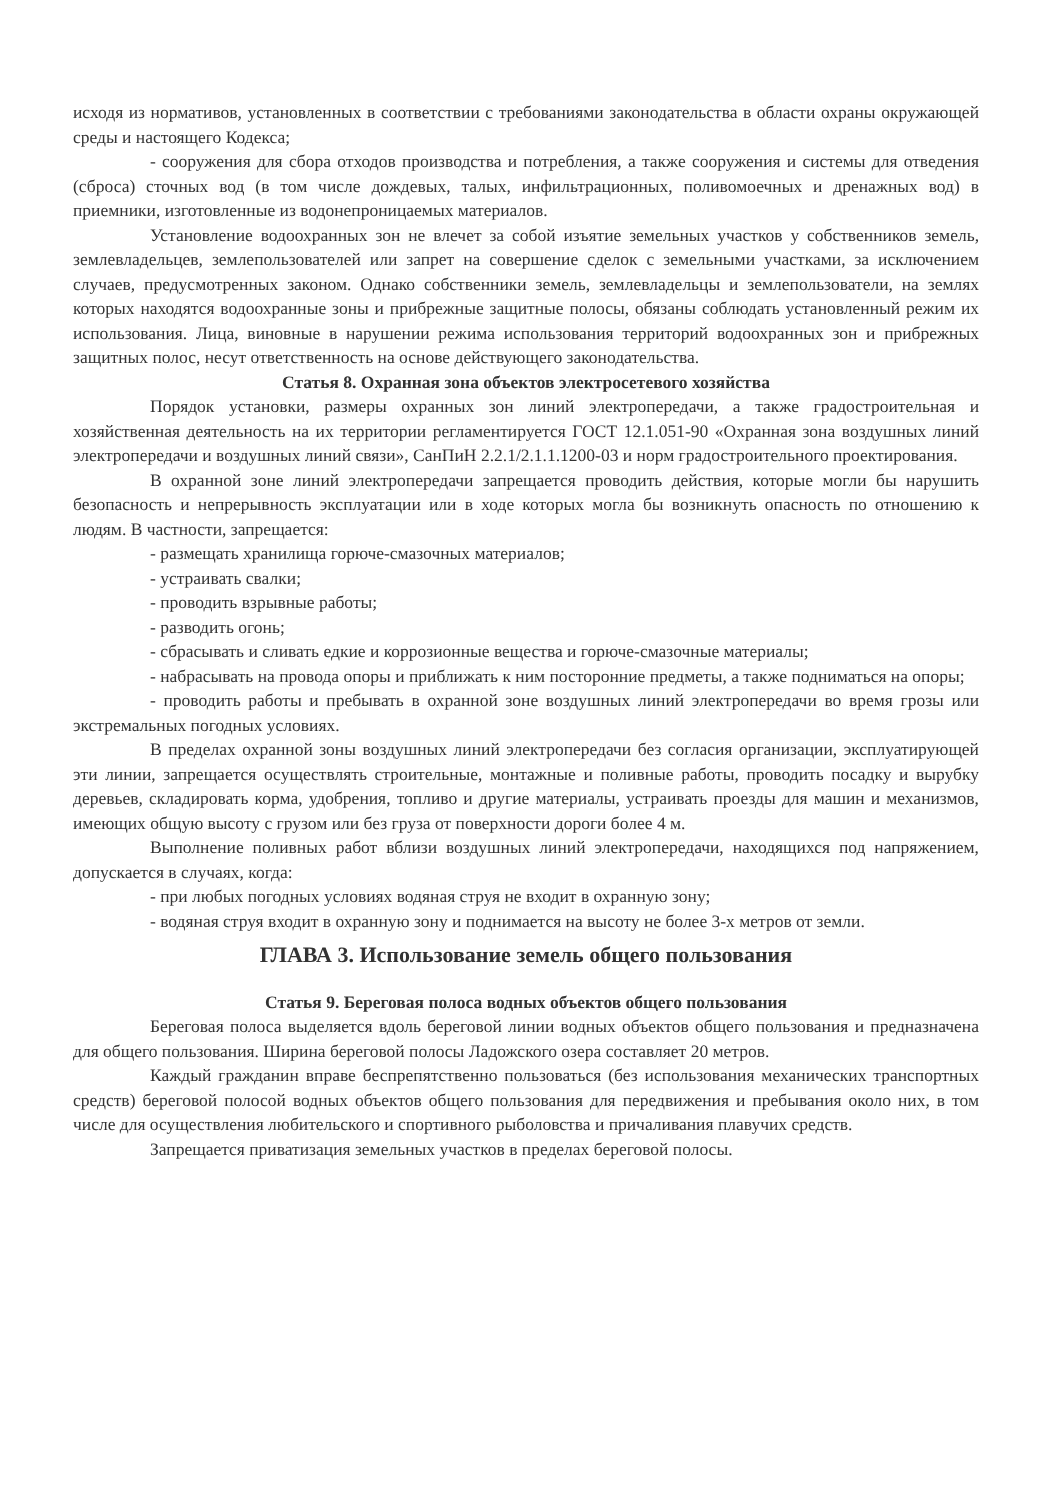исходя из нормативов, установленных в соответствии с требованиями законодательства в области охраны окружающей среды и настоящего Кодекса;
- сооружения для сбора отходов производства и потребления, а также сооружения и системы для отведения (сброса) сточных вод (в том числе дождевых, талых, инфильтрационных, поливомоечных и дренажных вод) в приемники, изготовленные из водонепроницаемых материалов.
Установление водоохранных зон не влечет за собой изъятие земельных участков у собственников земель, землевладельцев, землепользователей или запрет на совершение сделок с земельными участками, за исключением случаев, предусмотренных законом. Однако собственники земель, землевладельцы и землепользователи, на землях которых находятся водоохранные зоны и прибрежные защитные полосы, обязаны соблюдать установленный режим их использования. Лица, виновные в нарушении режима использования территорий водоохранных зон и прибрежных защитных полос, несут ответственность на основе действующего законодательства.
Статья 8. Охранная зона объектов электросетевого хозяйства
Порядок установки, размеры охранных зон линий электропередачи, а также градостроительная и хозяйственная деятельность на их территории регламентируется ГОСТ 12.1.051-90 «Охранная зона воздушных линий электропередачи и воздушных линий связи», СанПиН 2.2.1/2.1.1.1200-03 и норм градостроительного проектирования.
В охранной зоне линий электропередачи запрещается проводить действия, которые могли бы нарушить безопасность и непрерывность эксплуатации или в ходе которых могла бы возникнуть опасность по отношению к людям. В частности, запрещается:
- размещать хранилища горюче-смазочных материалов;
- устраивать свалки;
- проводить взрывные работы;
- разводить огонь;
- сбрасывать и сливать едкие и коррозионные вещества и горюче-смазочные материалы;
- набрасывать на провода опоры и приближать к ним посторонние предметы, а также подниматься на опоры;
- проводить работы и пребывать в охранной зоне воздушных линий электропередачи во время грозы или экстремальных погодных условиях.
В пределах охранной зоны воздушных линий электропередачи без согласия организации, эксплуатирующей эти линии, запрещается осуществлять строительные, монтажные и поливные работы, проводить посадку и вырубку деревьев, складировать корма, удобрения, топливо и другие материалы, устраивать проезды для машин и механизмов, имеющих общую высоту с грузом или без груза от поверхности дороги более 4 м.
Выполнение поливных работ вблизи воздушных линий электропередачи, находящихся под напряжением, допускается в случаях, когда:
- при любых погодных условиях водяная струя не входит в охранную зону;
- водяная струя входит в охранную зону и поднимается на высоту не более 3-х метров от земли.
ГЛАВА 3. Использование земель общего пользования
Статья 9. Береговая полоса водных объектов общего пользования
Береговая полоса выделяется вдоль береговой линии водных объектов общего пользования и предназначена для общего пользования. Ширина береговой полосы Ладожского озера составляет 20 метров.
Каждый гражданин вправе беспрепятственно пользоваться (без использования механических транспортных средств) береговой полосой водных объектов общего пользования для передвижения и пребывания около них, в том числе для осуществления любительского и спортивного рыболовства и причаливания плавучих средств.
Запрещается приватизация земельных участков в пределах береговой полосы.